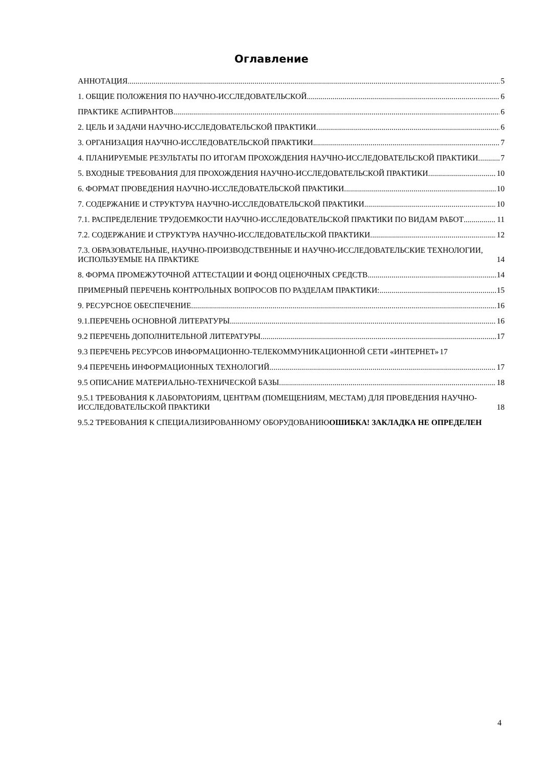Оглавление
АННОТАЦИЯ 5
1. ОБЩИЕ ПОЛОЖЕНИЯ ПО НАУЧНО-ИССЛЕДОВАТЕЛЬСКОЙ 6
ПРАКТИКЕ АСПИРАНТОВ 6
2. ЦЕЛЬ И ЗАДАЧИ НАУЧНО-ИССЛЕДОВАТЕЛЬСКОЙ ПРАКТИКИ 6
3. ОРГАНИЗАЦИЯ НАУЧНО-ИССЛЕДОВАТЕЛЬСКОЙ ПРАКТИКИ 7
4. ПЛАНИРУЕМЫЕ РЕЗУЛЬТАТЫ ПО ИТОГАМ ПРОХОЖДЕНИЯ НАУЧНО-ИССЛЕДОВАТЕЛЬСКОЙ ПРАКТИКИ 7
5. ВХОДНЫЕ ТРЕБОВАНИЯ ДЛЯ ПРОХОЖДЕНИЯ НАУЧНО-ИССЛЕДОВАТЕЛЬСКОЙ ПРАКТИКИ 10
6. ФОРМАТ ПРОВЕДЕНИЯ НАУЧНО-ИССЛЕДОВАТЕЛЬСКОЙ ПРАКТИКИ 10
7. СОДЕРЖАНИЕ И СТРУКТУРА НАУЧНО-ИССЛЕДОВАТЕЛЬСКОЙ ПРАКТИКИ 10
7.1. РАСПРЕДЕЛЕНИЕ ТРУДОЕМКОСТИ НАУЧНО-ИССЛЕДОВАТЕЛЬСКОЙ ПРАКТИКИ ПО ВИДАМ РАБОТ 11
7.2. СОДЕРЖАНИЕ И СТРУКТУРА НАУЧНО-ИССЛЕДОВАТЕЛЬСКОЙ ПРАКТИКИ 12
7.3. ОБРАЗОВАТЕЛЬНЫЕ, НАУЧНО-ПРОИЗВОДСТВЕННЫЕ И НАУЧНО-ИССЛЕДОВАТЕЛЬСКИЕ ТЕХНОЛОГИИ, ИСПОЛЬЗУЕМЫЕ НА ПРАКТИКЕ 14
8. ФОРМА ПРОМЕЖУТОЧНОЙ АТТЕСТАЦИИ И ФОНД ОЦЕНОЧНЫХ СРЕДСТВ 14
ПРИМЕРНЫЙ ПЕРЕЧЕНЬ КОНТРОЛЬНЫХ ВОПРОСОВ ПО РАЗДЕЛАМ ПРАКТИКИ: 15
9. РЕСУРСНОЕ ОБЕСПЕЧЕНИЕ 16
9.1.ПЕРЕЧЕНЬ ОСНОВНОЙ ЛИТЕРАТУРЫ 16
9.2 ПЕРЕЧЕНЬ ДОПОЛНИТЕЛЬНОЙ ЛИТЕРАТУРЫ 17
9.3 ПЕРЕЧЕНЬ РЕСУРСОВ ИНФОРМАЦИОННО-ТЕЛЕКОММУНИКАЦИОННОЙ СЕТИ «ИНТЕРНЕТ» 17
9.4 ПЕРЕЧЕНЬ ИНФОРМАЦИОННЫХ ТЕХНОЛОГИЙ 17
9.5 ОПИСАНИЕ МАТЕРИАЛЬНО-ТЕХНИЧЕСКОЙ БАЗЫ 18
9.5.1 ТРЕБОВАНИЯ К ЛАБОРАТОРИЯМ, ЦЕНТРАМ (ПОМЕЩЕНИЯМ, МЕСТАМ) ДЛЯ ПРОВЕДЕНИЯ НАУЧНО-ИССЛЕДОВАТЕЛЬСКОЙ ПРАКТИКИ 18
9.5.2 ТРЕБОВАНИЯ К СПЕЦИАЛИЗИРОВАННОМУ ОБОРУДОВАНИЮОШИБКА! ЗАКЛАДКА НЕ ОПРЕДЕЛЕН
4